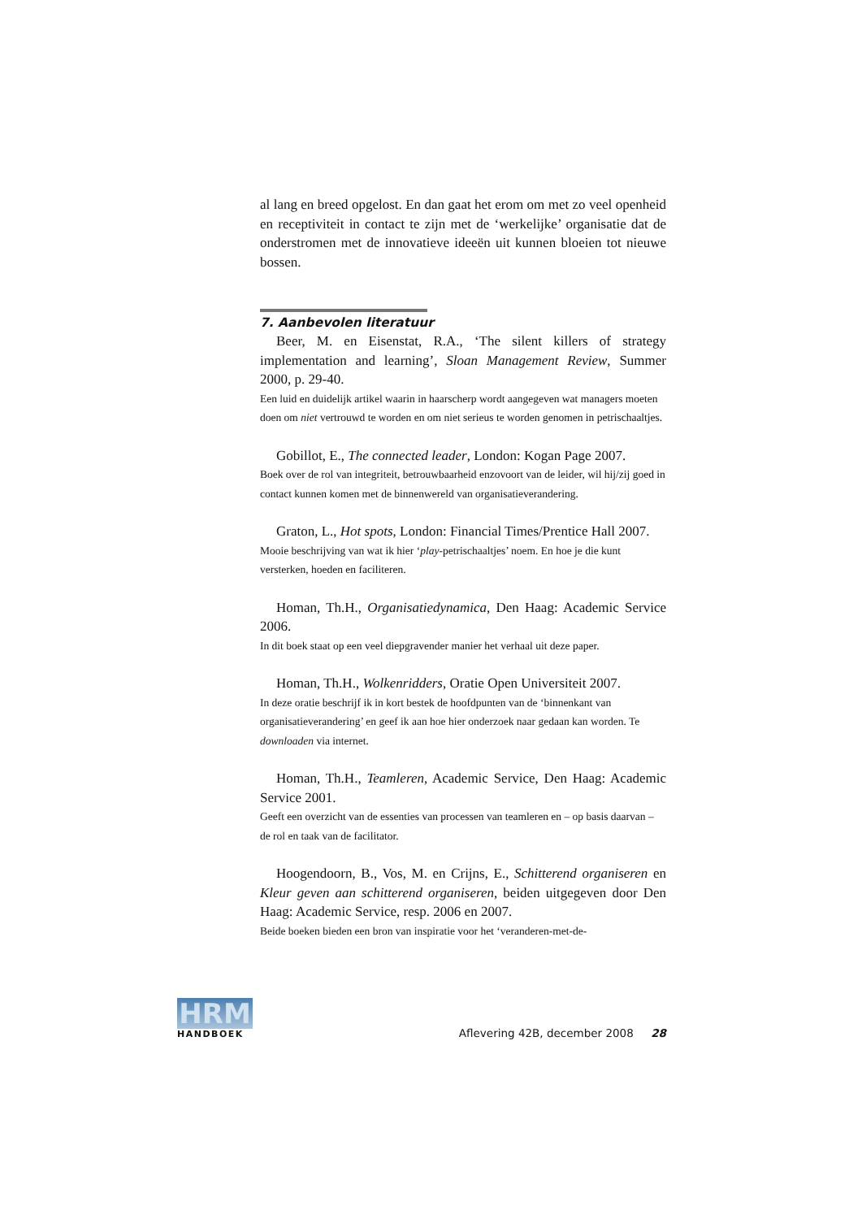al lang en breed opgelost. En dan gaat het erom om met zo veel openheid en receptiviteit in contact te zijn met de ‘werkelijke’ organisatie dat de onderstromen met de innovatieve ideeën uit kunnen bloeien tot nieuwe bossen.
7. Aanbevolen literatuur
Beer, M. en Eisenstat, R.A., ‘The silent killers of strategy implementation and learning’, Sloan Management Review, Summer 2000, p. 29-40.
Een luid en duidelijk artikel waarin in haarscherp wordt aangegeven wat managers moeten doen om niet vertrouwd te worden en om niet serieus te worden genomen in petrischaaltjes.
Gobillot, E., The connected leader, London: Kogan Page 2007.
Boek over de rol van integriteit, betrouwbaarheid enzovoort van de leider, wil hij/zij goed in contact kunnen komen met de binnenwereld van organisatieverandering.
Graton, L., Hot spots, London: Financial Times/Prentice Hall 2007.
Mooie beschrijving van wat ik hier ‘play-petrischaaltjes’ noem. En hoe je die kunt versterken, hoeden en faciliteren.
Homan, Th.H., Organisatiedynamica, Den Haag: Academic Service 2006.
In dit boek staat op een veel diepgravender manier het verhaal uit deze paper.
Homan, Th.H., Wolkenridders, Oratie Open Universiteit 2007.
In deze oratie beschrijf ik in kort bestek de hoofdpunten van de ‘binnenkant van organisatieverandering’ en geef ik aan hoe hier onderzoek naar gedaan kan worden. Te downloaden via internet.
Homan, Th.H., Teamleren, Academic Service, Den Haag: Academic Service 2001.
Geeft een overzicht van de essenties van processen van teamleren en – op basis daarvan – de rol en taak van de facilitator.
Hoogendoorn, B., Vos, M. en Crijns, E., Schitterend organiseren en Kleur geven aan schitterend organiseren, beiden uitgegeven door Den Haag: Academic Service, resp. 2006 en 2007.
Beide boeken bieden een bron van inspiratie voor het ‘veranderen-met-de-
HRM
HANDBOEK
Aflevering 42B, december 2008 28